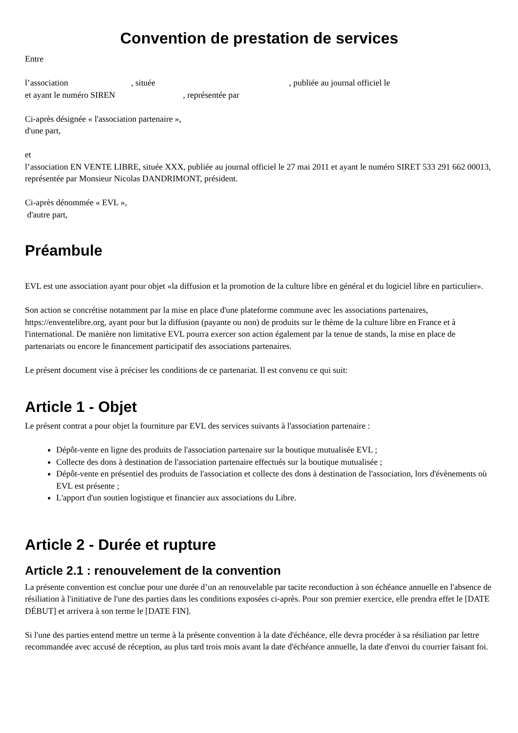Convention de prestation de services
Entre
l’association , située , publiée au journal officiel le
et ayant le numéro SIREN , représentée par
Ci-après désignée « l'association partenaire »,
d'une part,
et
l’association EN VENTE LIBRE, située XXX, publiée au journal officiel le 27 mai 2011 et ayant le numéro SIRET 533 291 662 00013, représentée par Monsieur Nicolas DANDRIMONT, président.
Ci-après dénommée « EVL »,
d'autre part,
Préambule
EVL est une association ayant pour objet «la diffusion et la promotion de la culture libre en général et du logiciel libre en particulier».
Son action se concrétise notamment par la mise en place d'une plateforme commune avec les associations partenaires, https://enventelibre.org, ayant pour but la diffusion (payante ou non) de produits sur le thème de la culture libre en France et à l'international. De manière non limitative EVL pourra exercer son action également par la tenue de stands, la mise en place de partenariats ou encore le financement participatif des associations partenaires.
Le présent document vise à préciser les conditions de ce partenariat. Il est convenu ce qui suit:
Article 1 - Objet
Le présent contrat a pour objet la fourniture par EVL des services suivants à l'association partenaire :
Dépôt-vente en ligne des produits de l'association partenaire sur la boutique mutualisée EVL ;
Collecte des dons à destination de l'association partenaire effectués sur la boutique mutualisée ;
Dépôt-vente en présentiel des produits de l'association et collecte des dons à destination de l'association, lors d'évènements où EVL est présente ;
L'apport d'un soutien logistique et financier aux associations du Libre.
Article 2 - Durée et rupture
Article 2.1 : renouvelement de la convention
La présente convention est conclue pour une durée d’un an renouvelable par tacite reconduction à son échéance annuelle en l'absence de résiliation à l'initiative de l'une des parties dans les conditions exposées ci-après. Pour son premier exercice, elle prendra effet le [DATE DÉBUT] et arrivera à son terme le [DATE FIN].
Si l'une des parties entend mettre un terme à la présente convention à la date d'échéance, elle devra procéder à sa résiliation par lettre recommandée avec accusé de réception, au plus tard trois mois avant la date d'échéance annuelle, la date d'envoi du courrier faisant foi.